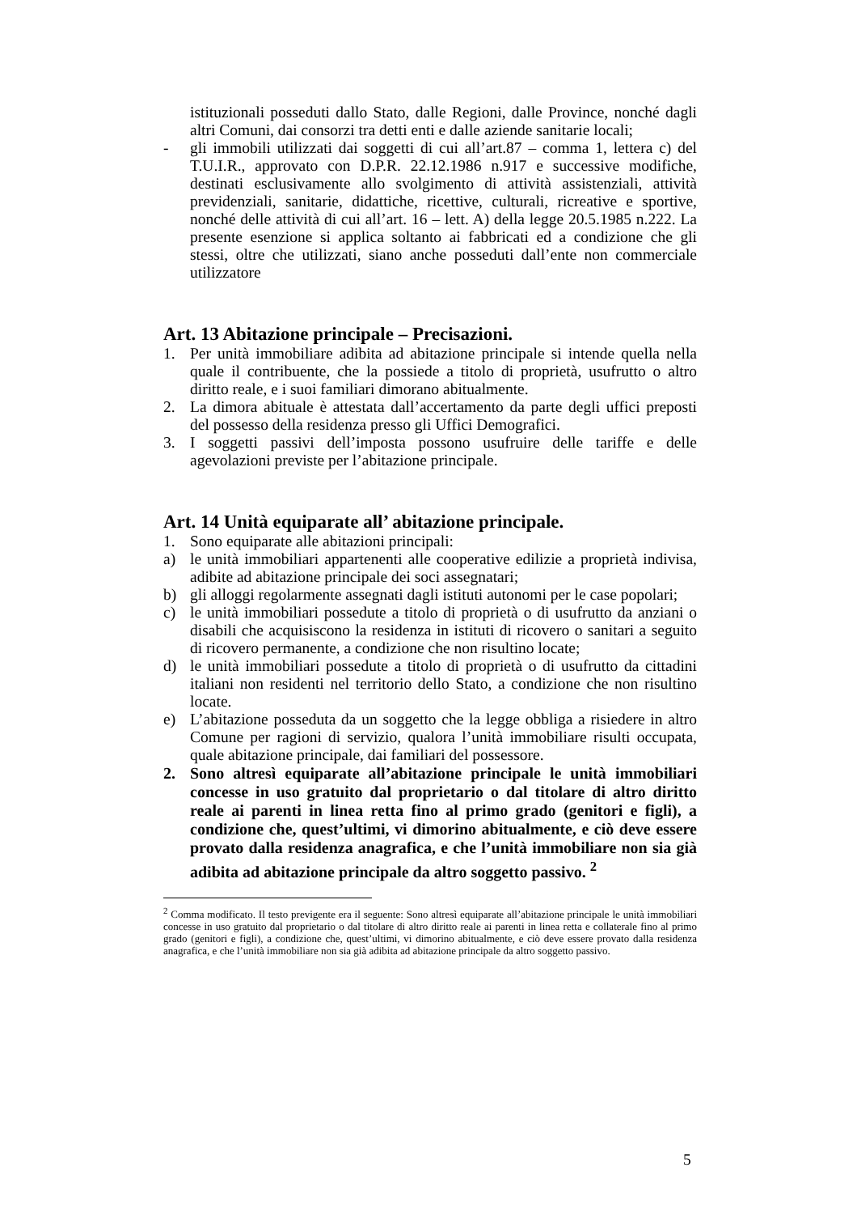istituzionali posseduti dallo Stato, dalle Regioni, dalle Province, nonché dagli altri Comuni, dai consorzi tra detti enti e dalle aziende sanitarie locali;
- gli immobili utilizzati dai soggetti di cui all’art.87 – comma 1, lettera c) del T.U.I.R., approvato con D.P.R. 22.12.1986 n.917 e successive modifiche, destinati esclusivamente allo svolgimento di attività assistenziali, attività previdenziali, sanitarie, didattiche, ricettive, culturali, ricreative e sportive, nonché delle attività di cui all’art. 16 – lett. A) della legge 20.5.1985 n.222. La presente esenzione si applica soltanto ai fabbricati ed a condizione che gli stessi, oltre che utilizzati, siano anche posseduti dall’ente non commerciale utilizzatore
Art. 13 Abitazione principale – Precisazioni.
1. Per unità immobiliare adibita ad abitazione principale si intende quella nella quale il contribuente, che la possiede a titolo di proprietà, usufrutto o altro diritto reale, e i suoi familiari dimorano abitualmente.
2. La dimora abituale è attestata dall’accertamento da parte degli uffici preposti del possesso della residenza presso gli Uffici Demografici.
3. I soggetti passivi dell’imposta possono usufruire delle tariffe e delle agevolazioni previste per l’abitazione principale.
Art. 14 Unità equiparate all’ abitazione principale.
1. Sono equiparate alle abitazioni principali:
a) le unità immobiliari appartenenti alle cooperative edilizie a proprietà indivisa, adibite ad abitazione principale dei soci assegnatari;
b) gli alloggi regolarmente assegnati dagli istituti autonomi per le case popolari;
c) le unità immobiliari possedute a titolo di proprietà o di usufrutto da anziani o disabili che acquisiscono la residenza in istituti di ricovero o sanitari a seguito di ricovero permanente, a condizione che non risultino locate;
d) le unità immobiliari possedute a titolo di proprietà o di usufrutto da cittadini italiani non residenti nel territorio dello Stato, a condizione che non risultino locate.
e) L’abitazione posseduta da un soggetto che la legge obbliga a risiedere in altro Comune per ragioni di servizio, qualora l’unità immobiliare risulti occupata, quale abitazione principale, dai familiari del possessore.
2. Sono altresì equiparate all’abitazione principale le unità immobiliari concesse in uso gratuito dal proprietario o dal titolare di altro diritto reale ai parenti in linea retta fino al primo grado (genitori e figli), a condizione che, quest’ultimi, vi dimorino abitualmente, e ciò deve essere provato dalla residenza anagrafica, e che l’unità immobiliare non sia già adibita ad abitazione principale da altro soggetto passivo. <sup>2</sup>
<sup>2</sup> Comma modificato. Il testo previgente era il seguente: Sono altresì equiparate all’abitazione principale le unità immobiliari concesse in uso gratuito dal proprietario o dal titolare di altro diritto reale ai parenti in linea retta e collaterale fino al primo grado (genitori e figli), a condizione che, quest’ultimi, vi dimorino abitualmente, e ciò deve essere provato dalla residenza anagrafica, e che l’unità immobiliare non sia già adibita ad abitazione principale da altro soggetto passivo.
5